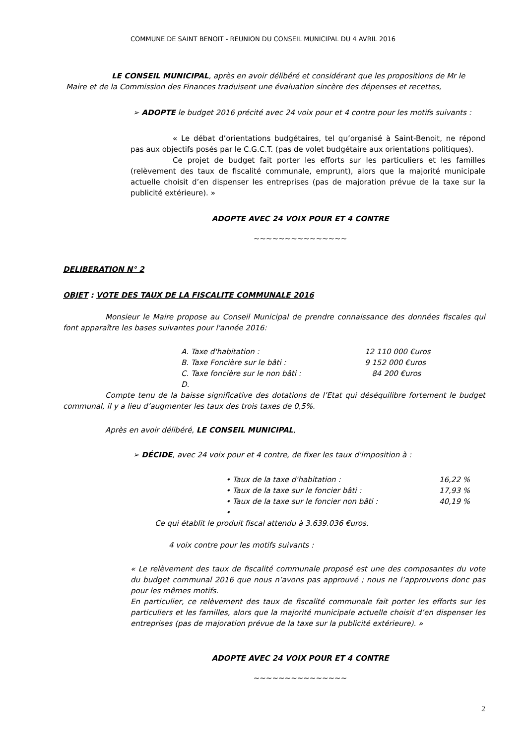COMMUNE DE SAINT BENOIT - REUNION DU CONSEIL MUNICIPAL DU 4 AVRIL 2016
LE CONSEIL MUNICIPAL, après en avoir délibéré et considérant que les propositions de Mr le Maire et de la Commission des Finances traduisent une évaluation sincère des dépenses et recettes,
➢ ADOPTE le budget 2016 précité avec 24 voix pour et 4 contre pour les motifs suivants :
« Le débat d’orientations budgétaires, tel qu’organisé à Saint-Benoit, ne répond pas aux objectifs posés par le C.G.C.T. (pas de volet budgétaire aux orientations politiques).
Ce projet de budget fait porter les efforts sur les particuliers et les familles (relèvement des taux de fiscalité communale, emprunt), alors que la majorité municipale actuelle choisit d’en dispenser les entreprises (pas de majoration prévue de la taxe sur la publicité extérieure). »
ADOPTE AVEC 24 VOIX POUR ET 4 CONTRE
~~~~~~~~~~~~~~~
DELIBERATION N° 2
OBJET : VOTE DES TAUX DE LA FISCALITE COMMUNALE 2016
Monsieur le Maire propose au Conseil Municipal de prendre connaissance des données fiscales qui font apparaître les bases suivantes pour l'année 2016:
A. Taxe d'habitation : 12 110 000 €uros
B. Taxe Foncière sur le bâti : 9 152 000 €uros
C. Taxe foncière sur le non bâti : 84 200 €uros
D.
Compte tenu de la baisse significative des dotations de l’Etat qui déséquilibre fortement le budget communal, il y a lieu d’augmenter les taux des trois taxes de 0,5%.
Après en avoir délibéré, LE CONSEIL MUNICIPAL,
➢ DÉCIDE, avec 24 voix pour et 4 contre, de fixer les taux d'imposition à :
• Taux de la taxe d'habitation : 16,22 %
• Taux de la taxe sur le foncier bâti : 17,93 %
• Taux de la taxe sur le foncier non bâti : 40,19 %
•
Ce qui établit le produit fiscal attendu à 3.639.036 €uros.
4 voix contre pour les motifs suivants :
« Le relèvement des taux de fiscalité communale proposé est une des composantes du vote du budget communal 2016 que nous n’avons pas approuvé ; nous ne l’approuvons donc pas pour les mêmes motifs.
En particulier, ce relèvement des taux de fiscalité communale fait porter les efforts sur les particuliers et les familles, alors que la majorité municipale actuelle choisit d’en dispenser les entreprises (pas de majoration prévue de la taxe sur la publicité extérieure). »
ADOPTE AVEC 24 VOIX POUR ET 4 CONTRE
~~~~~~~~~~~~~~~
2